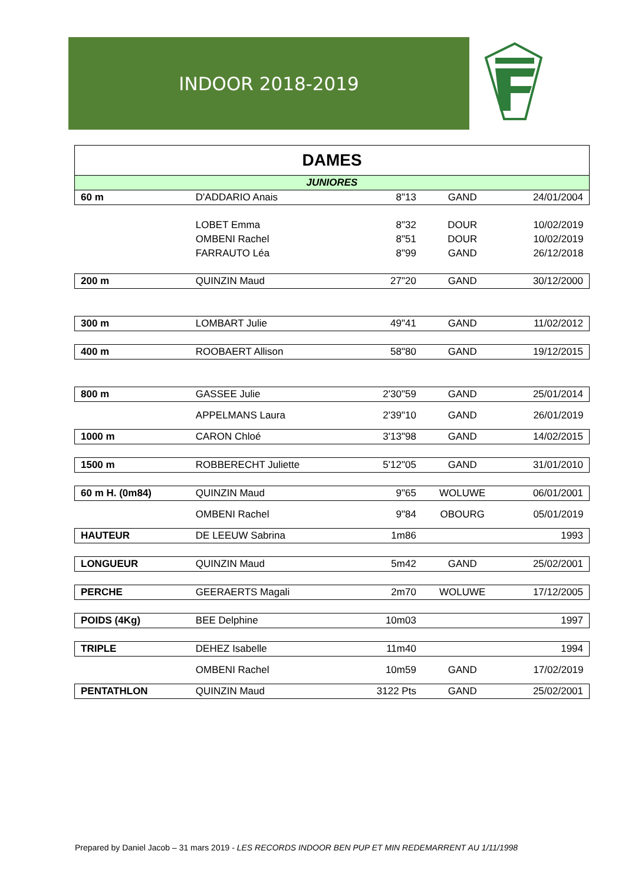INDOOR 2018-2019
| DAMES | | | | |
| JUNIORES | | | | |
| 60 m | D'ADDARIO Anais | 8"13 | GAND | 24/01/2004 |
| | LOBET Emma | 8"32 | DOUR | 10/02/2019 |
| | OMBENI Rachel | 8"51 | DOUR | 10/02/2019 |
| | FARRAUTO Léa | 8"99 | GAND | 26/12/2018 |
| 200 m | QUINZIN Maud | 27"20 | GAND | 30/12/2000 |
| 300 m | LOMBART Julie | 49"41 | GAND | 11/02/2012 |
| 400 m | ROOBAERT Allison | 58"80 | GAND | 19/12/2015 |
| 800 m | GASSEE Julie | 2'30"59 | GAND | 25/01/2014 |
| | APPELMANS Laura | 2'39"10 | GAND | 26/01/2019 |
| 1000 m | CARON Chloé | 3'13"98 | GAND | 14/02/2015 |
| 1500 m | ROBBERECHT Juliette | 5'12"05 | GAND | 31/01/2010 |
| 60 m H. (0m84) | QUINZIN Maud | 9"65 | WOLUWE | 06/01/2001 |
| | OMBENI Rachel | 9"84 | OBOURG | 05/01/2019 |
| HAUTEUR | DE LEEUW Sabrina | 1m86 | | 1993 |
| LONGUEUR | QUINZIN Maud | 5m42 | GAND | 25/02/2001 |
| PERCHE | GEERAERTS Magali | 2m70 | WOLUWE | 17/12/2005 |
| POIDS (4Kg) | BEE Delphine | 10m03 | | 1997 |
| TRIPLE | DEHEZ Isabelle | 11m40 | | 1994 |
| | OMBENI Rachel | 10m59 | GAND | 17/02/2019 |
| PENTATHLON | QUINZIN Maud | 3122 Pts | GAND | 25/02/2001 |
Prepared by Daniel Jacob – 31 mars 2019 - LES RECORDS INDOOR BEN PUP ET MIN REDEMARRENT AU 1/11/1998